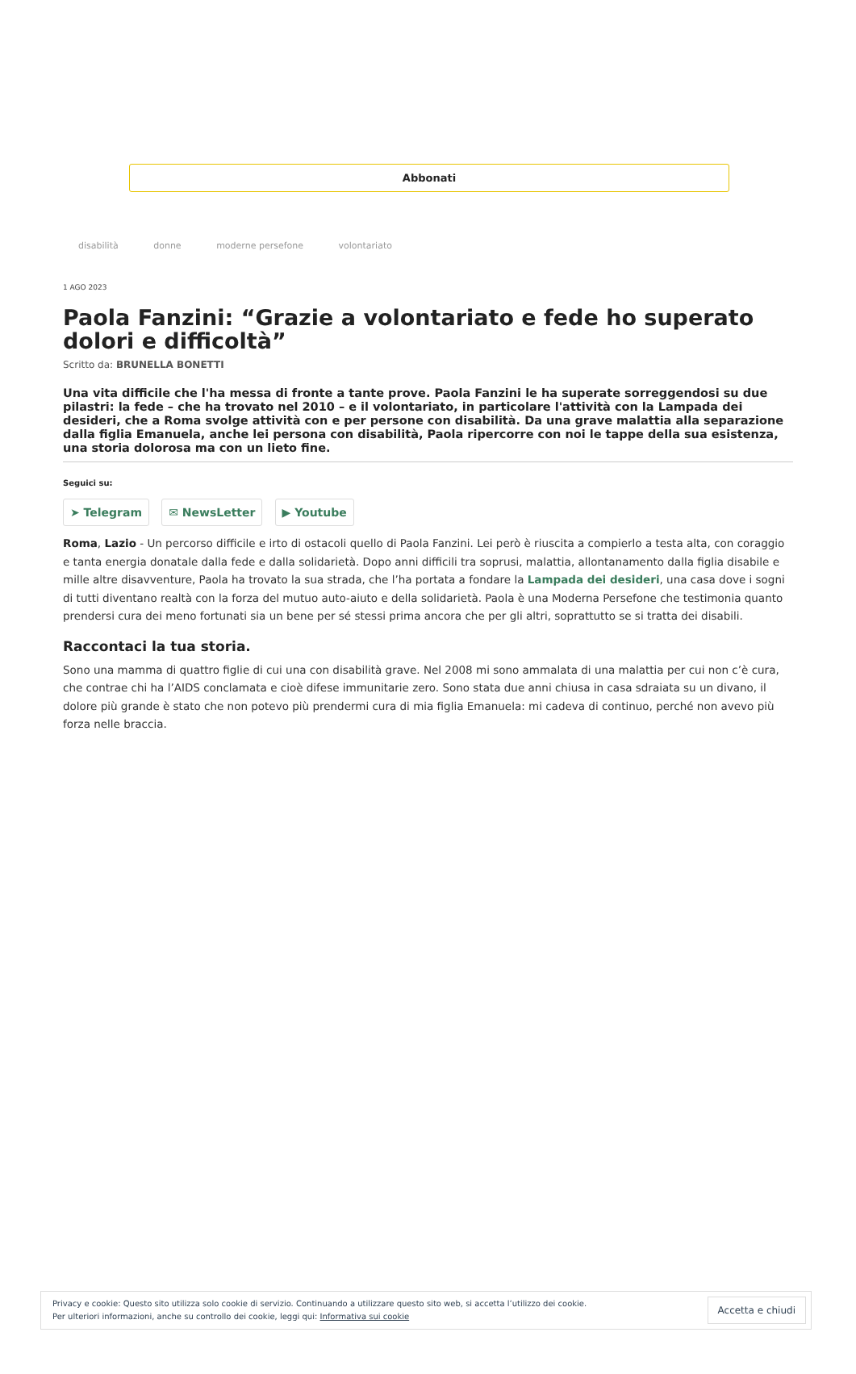Abbonati
disabilità donne moderne persefone volontariato
1 AGO 2023
Paola Fanzini: “Grazie a volontariato e fede ho superato dolori e difficoltà”
Scritto da: BRUNELLA BONETTI
Una vita difficile che l'ha messa di fronte a tante prove. Paola Fanzini le ha superate sorreggendosi su due pilastri: la fede – che ha trovato nel 2010 – e il volontariato, in particolare l'attività con la Lampada dei desideri, che a Roma svolge attività con e per persone con disabilità. Da una grave malattia alla separazione dalla figlia Emanuela, anche lei persona con disabilità, Paola ripercorre con noi le tappe della sua esistenza, una storia dolorosa ma con un lieto fine.
Seguici su:
➤ Telegram ✉ NewsLetter ▶ Youtube
Roma, Lazio - Un percorso difficile e irto di ostacoli quello di Paola Fanzini. Lei però è riuscita a compierlo a testa alta, con coraggio e tanta energia donatale dalla fede e dalla solidarietà. Dopo anni difficili tra soprusi, malattia, allontanamento dalla figlia disabile e mille altre disavventure, Paola ha trovato la sua strada, che l’ha portata a fondare la Lampada dei desideri, una casa dove i sogni di tutti diventano realtà con la forza del mutuo auto-aiuto e della solidarietà. Paola è una Moderna Persefone che testimonia quanto prendersi cura dei meno fortunati sia un bene per sé stessi prima ancora che per gli altri, soprattutto se si tratta dei disabili.
Raccontaci la tua storia.
Sono una mamma di quattro figlie di cui una con disabilità grave. Nel 2008 mi sono ammalata di una malattia per cui non c’è cura, che contrae chi ha l’AIDS conclamata e cioè difese immunitarie zero. Sono stata due anni chiusa in casa sdraiata su un divano, il dolore più grande è stato che non potevo più prendermi cura di mia figlia Emanuela: mi cadeva di continuo, perché non avevo più forza nelle braccia.
Privacy e cookie: Questo sito utilizza solo cookie di servizio. Continuando a utilizzare questo sito web, si accetta l’utilizzo dei cookie.
Per ulteriori informazioni, anche su controllo dei cookie, leggi qui: Informativa sui cookie
Accetta e chiudi